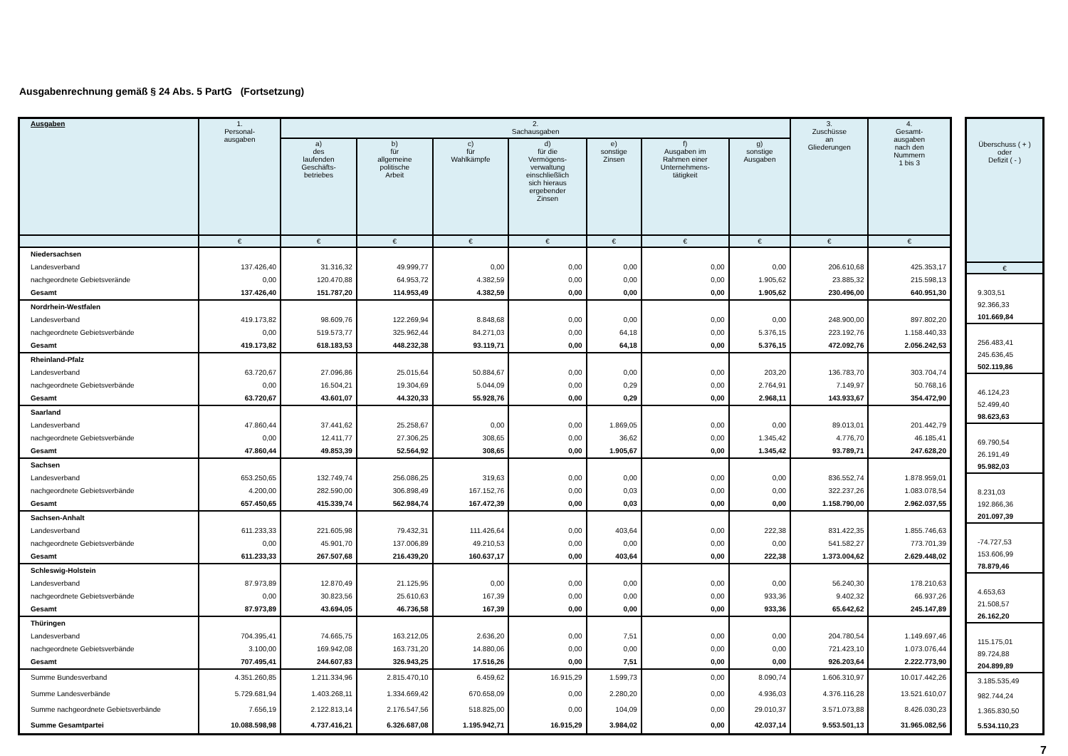Ausgabenrechnung gemäß § 24 Abs. 5 PartG (Fortsetzung)
| Ausgaben | 1. Personal- ausgaben | 2. Sachausgaben | | | | | | | 3. Zuschüsse an Gliederungen | 4. Gesamt- ausgaben nach den Nummern 1 bis 3 |
| --- | --- | --- | --- | --- | --- | --- | --- | --- | --- | --- |
| | | a) des laufenden Geschäfts- betriebes | b) für allgemeine politische Arbeit | c) für Wahlkämpfe | d) für die Vermögens- verwaltung einschließlich sich hieraus ergebender Zinsen | e) sonstige Zinsen | f) Ausgaben im Rahmen einer Unternehmens- tätigkeit | g) sonstige Ausgaben | | |
| | € | € | € | € | € | € | € | € | € | € |
| Niedersachsen | | | | | | | | | | |
| Landesverband | 137.426,40 | 31.316,32 | 49.999,77 | 0,00 | 0,00 | 0,00 | 0,00 | 0,00 | 206.610,68 | 425.353,17 |
| nachgeordnete Gebietsverände | 0,00 | 120.470,88 | 64.953,72 | 4.382,59 | 0,00 | 0,00 | 0,00 | 1.905,62 | 23.885,32 | 215.598,13 |
| Gesamt | 137.426,40 | 151.787,20 | 114.953,49 | 4.382,59 | 0,00 | 0,00 | 0,00 | 1.905,62 | 230.496,00 | 640.951,30 |
| Nordrhein-Westfalen | | | | | | | | | | |
| Landesverband | 419.173,82 | 98.609,76 | 122.269,94 | 8.848,68 | 0,00 | 0,00 | 0,00 | 0,00 | 248.900,00 | 897.802,20 |
| nachgeordnete Gebietsverbände | 0,00 | 519.573,77 | 325.962,44 | 84.271,03 | 0,00 | 64,18 | 0,00 | 5.376,15 | 223.192,76 | 1.158.440,33 |
| Gesamt | 419.173,82 | 618.183,53 | 448.232,38 | 93.119,71 | 0,00 | 64,18 | 0,00 | 5.376,15 | 472.092,76 | 2.056.242,53 |
| Rheinland-Pfalz | | | | | | | | | | |
| Landesverband | 63.720,67 | 27.096,86 | 25.015,64 | 50.884,67 | 0,00 | 0,00 | 0,00 | 203,20 | 136.783,70 | 303.704,74 |
| nachgeordnete Gebietsverbände | 0,00 | 16.504,21 | 19.304,69 | 5.044,09 | 0,00 | 0,29 | 0,00 | 2.764,91 | 7.149,97 | 50.768,16 |
| Gesamt | 63.720,67 | 43.601,07 | 44.320,33 | 55.928,76 | 0,00 | 0,29 | 0,00 | 2.968,11 | 143.933,67 | 354.472,90 |
| Saarland | | | | | | | | | | |
| Landesverband | 47.860,44 | 37.441,62 | 25.258,67 | 0,00 | 0,00 | 1.869,05 | 0,00 | 0,00 | 89.013,01 | 201.442,79 |
| nachgeordnete Gebietsverbände | 0,00 | 12.411,77 | 27.306,25 | 308,65 | 0,00 | 36,62 | 0,00 | 1.345,42 | 4.776,70 | 46.185,41 |
| Gesamt | 47.860,44 | 49.853,39 | 52.564,92 | 308,65 | 0,00 | 1.905,67 | 0,00 | 1.345,42 | 93.789,71 | 247.628,20 |
| Sachsen | | | | | | | | | | |
| Landesverband | 653.250,65 | 132.749,74 | 256.086,25 | 319,63 | 0,00 | 0,00 | 0,00 | 0,00 | 836.552,74 | 1.878.959,01 |
| nachgeordnete Gebietsverbände | 4.200,00 | 282.590,00 | 306.898,49 | 167.152,76 | 0,00 | 0,03 | 0,00 | 0,00 | 322.237,26 | 1.083.078,54 |
| Gesamt | 657.450,65 | 415.339,74 | 562.984,74 | 167.472,39 | 0,00 | 0,03 | 0,00 | 0,00 | 1.158.790,00 | 2.962.037,55 |
| Sachsen-Anhalt | | | | | | | | | | |
| Landesverband | 611.233,33 | 221.605,98 | 79.432,31 | 111.426,64 | 0,00 | 403,64 | 0,00 | 222,38 | 831.422,35 | 1.855.746,63 |
| nachgeordnete Gebietsverbände | 0,00 | 45.901,70 | 137.006,89 | 49.210,53 | 0,00 | 0,00 | 0,00 | 0,00 | 541.582,27 | 773.701,39 |
| Gesamt | 611.233,33 | 267.507,68 | 216.439,20 | 160.637,17 | 0,00 | 403,64 | 0,00 | 222,38 | 1.373.004,62 | 2.629.448,02 |
| Schleswig-Holstein | | | | | | | | | | |
| Landesverband | 87.973,89 | 12.870,49 | 21.125,95 | 0,00 | 0,00 | 0,00 | 0,00 | 0,00 | 56.240,30 | 178.210,63 |
| nachgeordnete Gebietsverbände | 0,00 | 30.823,56 | 25.610,63 | 167,39 | 0,00 | 0,00 | 0,00 | 933,36 | 9.402,32 | 66.937,26 |
| Gesamt | 87.973,89 | 43.694,05 | 46.736,58 | 167,39 | 0,00 | 0,00 | 0,00 | 933,36 | 65.642,62 | 245.147,89 |
| Thüringen | | | | | | | | | | |
| Landesverband | 704.395,41 | 74.665,75 | 163.212,05 | 2.636,20 | 0,00 | 7,51 | 0,00 | 0,00 | 204.780,54 | 1.149.697,46 |
| nachgeordnete Gebietsverbände | 3.100,00 | 169.942,08 | 163.731,20 | 14.880,06 | 0,00 | 0,00 | 0,00 | 0,00 | 721.423,10 | 1.073.076,44 |
| Gesamt | 707.495,41 | 244.607,83 | 326.943,25 | 17.516,26 | 0,00 | 7,51 | 0,00 | 0,00 | 926.203,64 | 2.222.773,90 |
| Summe Bundesverband | 4.351.260,85 | 1.211.334,96 | 2.815.470,10 | 6.459,62 | 16.915,29 | 1.599,73 | 0,00 | 8.090,74 | 1.606.310,97 | 10.017.442,26 |
| Summe Landesverbände | 5.729.681,94 | 1.403.268,11 | 1.334.669,42 | 670.658,09 | 0,00 | 2.280,20 | 0,00 | 4.936,03 | 4.376.116,28 | 13.521.610,07 |
| Summe nachgeordnete Gebietsverbände | 7.656,19 | 2.122.813,14 | 2.176.547,56 | 518.825,00 | 0,00 | 104,09 | 0,00 | 29.010,37 | 3.571.073,88 | 8.426.030,23 |
| Summe Gesamtpartei | 10.088.598,98 | 4.737.416,21 | 6.326.687,08 | 1.195.942,71 | 16.915,29 | 3.984,02 | 0,00 | 42.037,14 | 9.553.501,13 | 31.965.082,56 |
| Überschuss ( + ) oder Defizit ( - ) |
| --- |
| € |
| 9.303,51 |
| 92.366,33 |
| 101.669,84 |
| 256.483,41 |
| 245.636,45 |
| 502.119,86 |
| 46.124,23 |
| 52.499,40 |
| 98.623,63 |
| 69.790,54 |
| 26.191,49 |
| 95.982,03 |
| 8.231,03 |
| 192.866,36 |
| 201.097,39 |
| -74.727,53 |
| 153.606,99 |
| 78.879,46 |
| 4.653,63 |
| 21.508,57 |
| 26.162,20 |
| 115.175,01 |
| 89.724,88 |
| 204.899,89 |
| 3.185.535,49 |
| 982.744,24 |
| 1.365.830,50 |
| 5.534.110,23 |
7